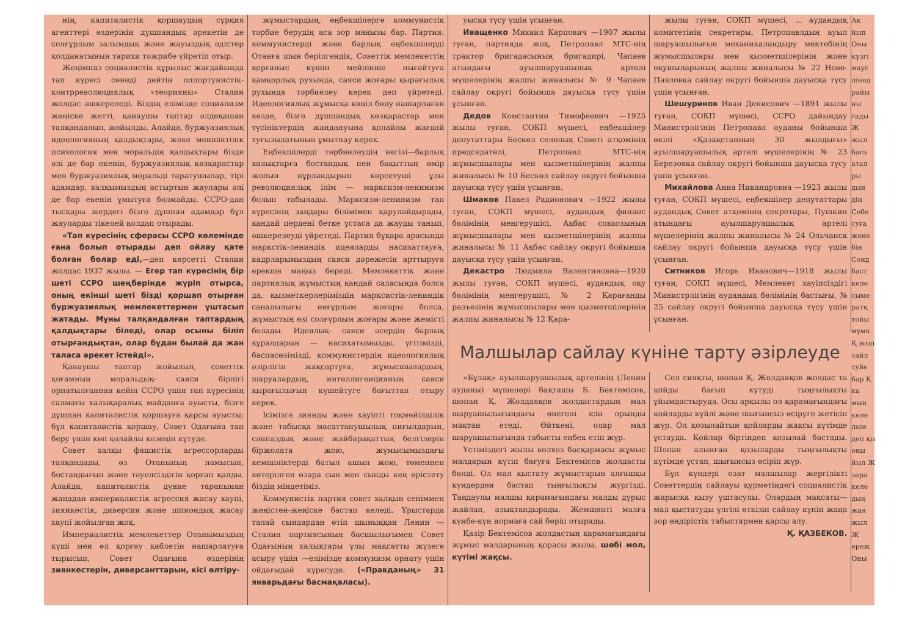нің, капиталистік қоршаудың сұрқия агенттері өздерінің дұшпандық әрекетін де солғұрлым залымдық және жауыздық әдістер қолданатынын тарихи тәжрибе үйретіп отыр.
Жеңімпаз социалистік құрылыс жағдайында тап күресі сөнеді дейтін оппортунистік- контрреволюциялық «теорияны» Сталин жолдас әшкереледі. Біздің елімізде социализм жеңіске жетті, қанаушы таптар әлдеқашан талқандалып, жойылды. Алайда, буржуазиялық идеологияның қалдықтары, жеке меншіктілік психология мен моральдің қалдықтары бізде әлі де бар екенін, буржуазиялық көзқарастар мен буржуазиялық моральді таратушылар, тірі адамдар, халқымыздың астыртын жаулары әлі де бар екенін ұмытуға болмайды. ССРО-дан тысқары жердегі бізге дұшпан адамдар бұл жауларды тікелей қолдап отырады.
«Тап күресінің сферасы ССРО көлемінде ғана болып отырады деп ойлау қате болған болар еді,—деп көрсетті Сталин жолдас 1937 жылы. — Егер тап күресінің бір шеті ССРО шеңберінде жүріп отырса, оның екінші шеті бізді қоршап отырған буржуазиялық мемлекеттермен ұштасып жатады. Мұны талқандалған таптардың қалдықтары біледі, олар осыны біліп отырғандықтан, олар бұдан былай да жан таласа әрекет істейді».
Қанаушы таптар жойылып, советтік қоғамның моральдық- саяси бірлігі орнатылғаннан кейін ССРО үшін тап күресінің салмағы халықаралық майданға ауысты, бізге дұшпан капиталистік қоршауға қарсы ауысты; бұл капиталистік қоршау, Совет Одағына тап беру үшін көп қолайлы кезеңін күтуде.
Совет халқы фашистік агрессорларды талқандады, өз Отанының намысын, бостандығын және тәуелсіздігін қорғап қалды. Алайда, капиталистік дүние тарапынан жаңадан империалистік агрессия жасау хаупі, зиянкестік, диверсия және шпиондық жасау хаупі жойылған жоқ.
Империалистік мемлекеттер Отанымыздың күші мен ел қорғау қаблетін нашарлатуға тырысып, Совет Одағына өздерінің зиянкестерін, диверсанттарын, кісі өлтіру-
жұмыстардың, еңбекшілерге коммунистік тәрбие берудің аса зор маңызы бар. Партия: коммунистерді және барлық еңбекшілерді Отанға шын берілгендік, Советтік мемлекеттің қорғаныс күшін мейлінше нығайтуға қамқорлық рухында, саяси жоғары қырағылық рухында тәрбиелеу керек деп үйретеді. Идеологиялық жұмысқа көңіл бөлу нашарлаған кезде, бізге дұшпандық көзқарастар мен түсініктердің жандануына қолайлы жағдай туғызылатынын ұмытпау керек.
Еңбекшілерді тәрбиелеудің негізі—барлық халықтарға бостандық пен бақыттың өмір жолын нұрландырып көрсетуші ұлы революциялық ілім — марксизм-ленинизм болып табылады. Марксизм-ленинизм тап күресінің заңдары білімімен қарулайдырады, қандай пердені бетке ұстаса да жауды танып, әшкерелеуді үйретеді. Партия бұқара арасында маркстік-лениндік идеяларды насихаттауға, кадрларымыздың саяси дәрежесін арттыруға ерекше маңыз береді. Мемлекеттік және партиялық жұмыстың қандай саласында болса да, қызметкерлеріміздің марксистік-лениндік саналылығы неғұрлым жоғары болса, жұмыстың өзі солғұрлым жоғары және жемісті болады. Идеялық- саяси әсердің барлық құралдарын — насихатымызды, үгітімізді, баспасөзімізді, коммунистердің идеологиялық әзірлігін жақсартуға, жұмысшылардың, шаруалардың, интеллигенцияның саяси қырағылығын күшейтуге бағыттап отыру керек.
Ісімізге зиянды және хауіпті тоқмейілділік және табысқа масаттанушылық пиғылдарын, сәнпаздық және жайбарақаттық белгілерін біржолата жою, жұмысымыздағы кемшіліктерді батыл ашып жою, төменнен көтерілген өзара сын мен сынды кең өрістету біздің міндетіміз.
Коммунистік партия совет халқын сеніммен жеңістен-жеңіске бастап келеді. Ұрыстарда талай сындардан өтіп шыныққан Ленин —Сталин партиясының басшылығымен Совет Одағының халықтары ұлы мақсатты жүзеге асыру үшін —елімізде коммунизм орнату үшін ойдағыдай күресуде. («Правданың» 31 январьдағы басмақаласы).
уысқа түсу үшін ұсынған.
Иващенко Михаил Карпович —1907 жылы туған, партияда жоқ, Петропавл МТС-нің трактор бригадасының бригадирі, Чапаев атындағы ауылшаруашылық артелі мүшелерінің жалпы жиналысы № 9 Чапаев сайлау округі бойынша дауысқа түсу үшін ұсынған.
Дедов Константин Тимофеевич —1925 жылы туған, СОКП мүшесі, еңбекшілер депутаттары Бескөл селолық Советі атқомінің председателі, Петропавл МТС-нің жұмысшылары мен қызметшілерінің жалпы жиналысы № 10 Бескөл сайлау округі бойынша дауысқа түсу үшін ұсынған.
Шмаков Павел Радионович —1922 жылы туған, СОКП мүшесі, аудандық финанс бөлімінің меңгерушісі, Ақбас совхозының жұмысшылары мен қызметшілерінің жалпы жиналысы № 11 Ақбас сайлау округі бойынша дауысқа түсу үшін ұсынған.
Декастро Людмила Валентиновна—1920 жылы туған, СОКП мүшесі, аудандық оқу бөлімінің меңгерушісі, № 2 Қарағанды разъезінің жұмысшылары мен қызметшілерінің жалпы жиналысы № 12 Қара-
жылы туған, СОКП мүшесі, ... аудандық комитетінің секретары, Петропавлдың ауыл шаруашылығын механикаландыру мектебінің жұмысшылары мен қызметшілерінің және оқушыларының жалпы жиналысы № 22 Ново- Павловка сайлау округі бойынша дауысқа түсу үшін ұсынған.
Шешуринов Иван Денисович —1891 жылы туған, СОКП мүшесі, ССРО дайындау Министрлігінің Петропавл ауданы бойынша өкілі «Қазақстанның 30 жылдығы» ауылшаруашылық артелі мүшелерінің № 23 Березовка сайлау округі бойынша дауысқа түсу үшін ұсынған.
Михайлова Анна Никандровна —1923 жылы туған, СОКП мүшесі, еңбекшілер депутаттары аудандық Совет атқомінің секретары, Пушкин атындағы ауылшаруашылық артелі мүшелерінің жалпы жиналысы № 24 Ольчанск сайлау округі бойынша дауысқа түсу үшін ұсынған.
Ситников Игорь Иванович—1918 жылы туған, СОКП мүшесі, Мемлекет хауіпсіздігі Министрлігінің аудандық бөлімінің бастығы, № 25 сайлау округі бойынша дауысқа түсу үшін ұсынған.
Малшылар сайлау күніне тарту әзірлеуде
«Бұлақ» ауылшаруашылық артелінің (Ленин ауданы) мүшелері бақташы Б. Бектемісов, шопан Қ. Жолдаяқов жолдастардың мал шаруашылығындағы өнегелі ісін орынды мақтан етеді. Өйткені, олар мал шаруашылығында табысты еңбек етіп жүр.
Үстіміздегі жылы колхоз басқармасы жұмыс малдарын күтіп бағуға Бектемісов жолдасты бөлді. Ол мал қыстату жұмыстарын алғашқы күндерден бастап тыңғылықты жүргізді. Таңдаулы малшы қарамағындағы малды дұрыс жайлап, азықтандырады. Жемшөпті малға күнбе-күн нормаға сай беріп отырады.
Қазір Бектемісов жолдастың қарамағындағы жұмыс малдарының қорасы жылы, шөбі мол, күтімі жақсы.
Сол сияқты, шопан Қ. Жолдаяқов жолдас та қойды бағып күтуді тыңғылықты ұйымдастыруда. Осы арқылы ол қарамағындағы қойларды күйлі және шығынсыз өсіруге жетісіп жүр. Ол қозылайтын қойларды жақсы күтімде ұстауда. Қойлар біртіндеп қозылай бастады. Шопан алынған қозыларды тыңғылықты күтімде ұстап, шығынсыз өсіріп жүр.
Бұл күндері озат малшылар жергілікті Советтердің сайлауы құрметіндегі социалистік жарысқа қызу ұштасулы. Олардың мақсаты— мал қыстатуды үлгілі өткізіп сайлау күнін жаңа зор өндірістік табыстармен қарсы алу.
Қ. ҚАЗБЕКОВ.
Ак йып Оны күзгі маус лінед райы ны ғады Ж жыл баға атал ры дың дің Себе суға жене бін Сонд баст келе сыме ратқ тойы мүмк Қ жыл сайл суйе бар Қ ка мын көле лым деп қы оны йыл Ж зара келе дың жая жыл Ж ереж Оны